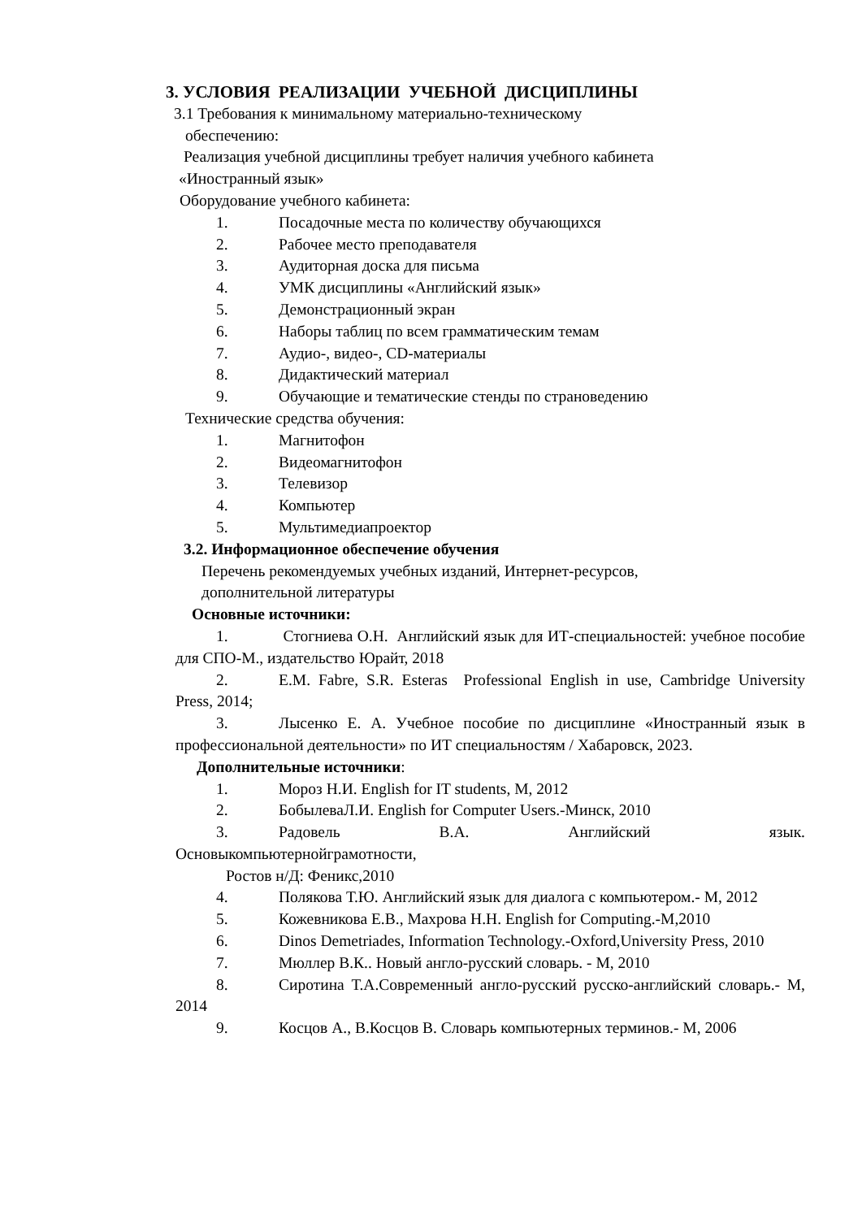3. УСЛОВИЯ РЕАЛИЗАЦИИ УЧЕБНОЙ ДИСЦИПЛИНЫ
3.1 Требования к минимальному материально-техническому
обеспечению:
Реализация учебной дисциплины требует наличия учебного кабинета
«Иностранный язык»
Оборудование учебного кабинета:
1. Посадочные места по количеству обучающихся
2. Рабочее место преподавателя
3. Аудиторная доска для письма
4. УМК дисциплины «Английский язык»
5. Демонстрационный экран
6. Наборы таблиц по всем грамматическим темам
7. Аудио-, видео-, CD-материалы
8. Дидактический материал
9. Обучающие и тематические стенды по страноведению
Технические средства обучения:
1. Магнитофон
2. Видеомагнитофон
3. Телевизор
4. Компьютер
5. Мультимедиапроектор
3.2. Информационное обеспечение обучения
Перечень рекомендуемых учебных изданий, Интернет-ресурсов,
дополнительной литературы
Основные источники:
1. Стогниева О.Н. Английский язык для ИТ-специальностей: учебное пособие для СПО-М., издательство Юрайт, 2018
2. E.M. Fabre, S.R. Esteras Professional English in use, Cambridge University Press, 2014;
3. Лысенко Е. А. Учебное пособие по дисциплине «Иностранный язык в профессиональной деятельности» по ИТ специальностям / Хабаровск, 2023.
Дополнительные источники:
1. Мороз Н.И. English for IT students, М, 2012
2. БобылеваЛ.И. English for Computer Users.-Минск, 2010
3. Радовель В.А. Английский язык. Основыкомпьютернойграмотности,
Ростов н/Д: Феникс,2010
4. Полякова Т.Ю. Английский язык для диалога с компьютером.- М, 2012
5. Кожевникова Е.В., Махрова Н.Н. English for Computing.-М,2010
6. Dinos Demetriades, Information Technology.-Oxford,University Press, 2010
7. Мюллер В.К.. Новый англо-русский словарь. - М, 2010
8. Сиротина Т.А.Современный англо-русский русско-английский словарь.- М, 2014
9. Косцов А., В.Косцов В. Словарь компьютерных терминов.- М, 2006